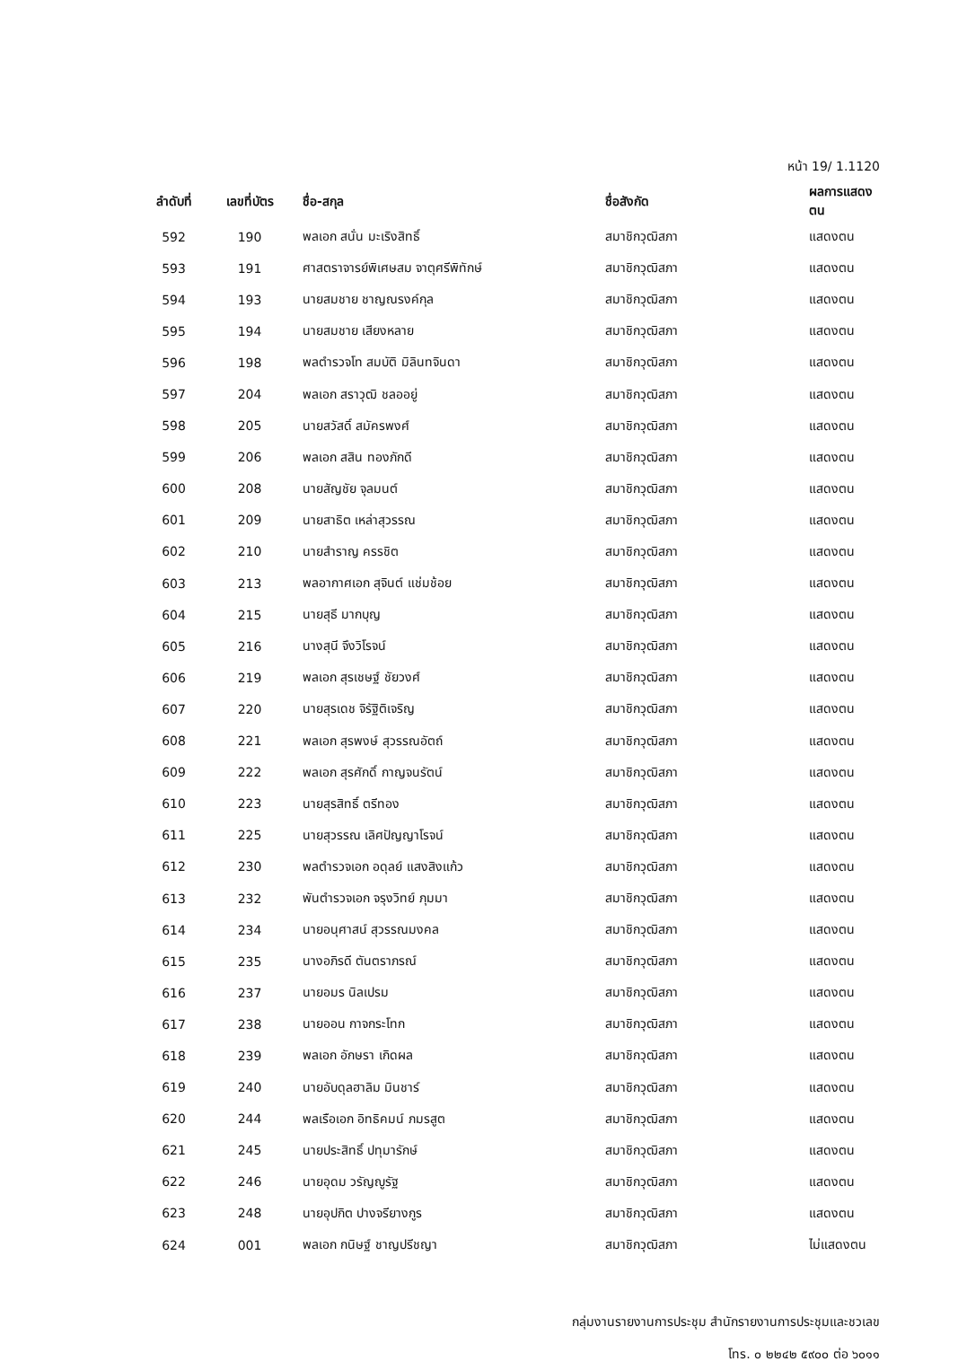หน้า 19/ 1.1120
| ลำดับที่ | เลขที่บัตร | ชื่อ-สกุล | ชื่อสังกัด | ผลการแสดงตน |
| --- | --- | --- | --- | --- |
| 592 | 190 | พลเอก สนั่น มะเริงสิทธิ์ | สมาชิกวุฒิสภา | แสดงตน |
| 593 | 191 | ศาสตราจารย์พิเศษสม จาตุศรีพิทักษ์ | สมาชิกวุฒิสภา | แสดงตน |
| 594 | 193 | นายสมชาย ชาญณรงค์กุล | สมาชิกวุฒิสภา | แสดงตน |
| 595 | 194 | นายสมชาย เสียงหลาย | สมาชิกวุฒิสภา | แสดงตน |
| 596 | 198 | พลตำรวจโท สมบัติ มิลินทจินดา | สมาชิกวุฒิสภา | แสดงตน |
| 597 | 204 | พลเอก สราวุฒิ ชลออยู่ | สมาชิกวุฒิสภา | แสดงตน |
| 598 | 205 | นายสวัสดิ์ สมัครพงศ์ | สมาชิกวุฒิสภา | แสดงตน |
| 599 | 206 | พลเอก สสิน ทองภักดี | สมาชิกวุฒิสภา | แสดงตน |
| 600 | 208 | นายสัญชัย จุลมนต์ | สมาชิกวุฒิสภา | แสดงตน |
| 601 | 209 | นายสาธิต เหล่าสุวรรณ | สมาชิกวุฒิสภา | แสดงตน |
| 602 | 210 | นายสำราญ ครรชิต | สมาชิกวุฒิสภา | แสดงตน |
| 603 | 213 | พลอากาศเอก สุจินต์ แช่มช้อย | สมาชิกวุฒิสภา | แสดงตน |
| 604 | 215 | นายสุธี มากบุญ | สมาชิกวุฒิสภา | แสดงตน |
| 605 | 216 | นางสุนี จึงวิโรจน์ | สมาชิกวุฒิสภา | แสดงตน |
| 606 | 219 | พลเอก สุรเชษฐ์ ชัยวงศ์ | สมาชิกวุฒิสภา | แสดงตน |
| 607 | 220 | นายสุรเดช จิรัฐิติเจริญ | สมาชิกวุฒิสภา | แสดงตน |
| 608 | 221 | พลเอก สุรพงษ์ สุวรรณอัตถ์ | สมาชิกวุฒิสภา | แสดงตน |
| 609 | 222 | พลเอก สุรศักดิ์ กาญจนรัตน์ | สมาชิกวุฒิสภา | แสดงตน |
| 610 | 223 | นายสุรสิทธิ์ ตรีทอง | สมาชิกวุฒิสภา | แสดงตน |
| 611 | 225 | นายสุวรรณ เลิศปัญญาโรจน์ | สมาชิกวุฒิสภา | แสดงตน |
| 612 | 230 | พลตำรวจเอก อดุลย์ แสงสิงแก้ว | สมาชิกวุฒิสภา | แสดงตน |
| 613 | 232 | พันตำรวจเอก จรุงวิทย์ ภุมมา | สมาชิกวุฒิสภา | แสดงตน |
| 614 | 234 | นายอนุศาสน์ สุวรรณมงคล | สมาชิกวุฒิสภา | แสดงตน |
| 615 | 235 | นางอภิรดี ตันตราภรณ์ | สมาชิกวุฒิสภา | แสดงตน |
| 616 | 237 | นายอมร นิลเปรม | สมาชิกวุฒิสภา | แสดงตน |
| 617 | 238 | นายออน กาจกระโทก | สมาชิกวุฒิสภา | แสดงตน |
| 618 | 239 | พลเอก อักษรา เกิดผล | สมาชิกวุฒิสภา | แสดงตน |
| 619 | 240 | นายอับดุลฮาลิม มินชาร์ | สมาชิกวุฒิสภา | แสดงตน |
| 620 | 244 | พลเรือเอก อิทธิคมน์ ภมรสูต | สมาชิกวุฒิสภา | แสดงตน |
| 621 | 245 | นายประสิทธิ์ ปทุมารักษ์ | สมาชิกวุฒิสภา | แสดงตน |
| 622 | 246 | นายอุดม วรัญญูรัฐ | สมาชิกวุฒิสภา | แสดงตน |
| 623 | 248 | นายอุปกิต ปางจรียางกูร | สมาชิกวุฒิสภา | แสดงตน |
| 624 | 001 | พลเอก กนิษฐ์ ชาญปรีชญา | สมาชิกวุฒิสภา | ไม่แสดงตน |
กลุ่มงานรายงานการประชุม สำนักรายงานการประชุมและชวเลข
โทร. ๐ ๒๒๔๒ ๕๙๐๐ ต่อ ๖๐๑๑